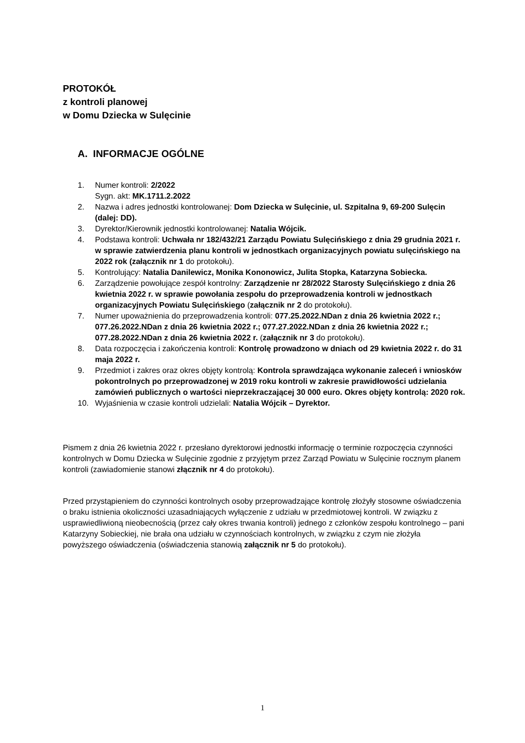PROTOKÓŁ
z kontroli planowej
w Domu Dziecka w Sulęcinie
A. INFORMACJE OGÓLNE
1. Numer kontroli: 2/2022
Sygn. akt: MK.1711.2.2022
2. Nazwa i adres jednostki kontrolowanej: Dom Dziecka w Sulęcinie, ul. Szpitalna 9, 69-200 Sulęcin (dalej: DD).
3. Dyrektor/Kierownik jednostki kontrolowanej: Natalia Wójcik.
4. Podstawa kontroli: Uchwała nr 182/432/21 Zarządu Powiatu Sulęcińskiego z dnia 29 grudnia 2021 r. w sprawie zatwierdzenia planu kontroli w jednostkach organizacyjnych powiatu sulęcińskiego na 2022 rok (załącznik nr 1 do protokołu).
5. Kontrolujący: Natalia Danilewicz, Monika Kononowicz, Julita Stopka, Katarzyna Sobiecka.
6. Zarządzenie powołujące zespół kontrolny: Zarządzenie nr 28/2022 Starosty Sulęcińskiego z dnia 26 kwietnia 2022 r. w sprawie powołania zespołu do przeprowadzenia kontroli w jednostkach organizacyjnych Powiatu Sulęcińskiego (załącznik nr 2 do protokołu).
7. Numer upoważnienia do przeprowadzenia kontroli: 077.25.2022.NDan z dnia 26 kwietnia 2022 r.; 077.26.2022.NDan z dnia 26 kwietnia 2022 r.; 077.27.2022.NDan z dnia 26 kwietnia 2022 r.; 077.28.2022.NDan z dnia 26 kwietnia 2022 r. (załącznik nr 3 do protokołu).
8. Data rozpoczęcia i zakończenia kontroli: Kontrolę prowadzono w dniach od 29 kwietnia 2022 r. do 31 maja 2022 r.
9. Przedmiot i zakres oraz okres objęty kontrolą: Kontrola sprawdzająca wykonanie zaleceń i wniosków pokontrolnych po przeprowadzonej w 2019 roku kontroli w zakresie prawidłowości udzielania zamówień publicznych o wartości nieprzekraczającej 30 000 euro. Okres objęty kontrolą: 2020 rok.
10. Wyjaśnienia w czasie kontroli udzielali: Natalia Wójcik – Dyrektor.
Pismem z dnia 26 kwietnia 2022 r. przesłano dyrektorowi jednostki informację o terminie rozpoczęcia czynności kontrolnych w Domu Dziecka w Sulęcinie zgodnie z przyjętym przez Zarząd Powiatu w Sulęcinie rocznym planem kontroli (zawiadomienie stanowi złącznik nr 4 do protokołu).
Przed przystąpieniem do czynności kontrolnych osoby przeprowadzające kontrolę złożyły stosowne oświadczenia o braku istnienia okoliczności uzasadniających wyłączenie z udziału w przedmiotowej kontroli. W związku z usprawiedliwioną nieobecnością (przez cały okres trwania kontroli) jednego z członków zespołu kontrolnego – pani Katarzyny Sobieckiej, nie brała ona udziału w czynnościach kontrolnych, w związku z czym nie złożyła powyższego oświadczenia (oświadczenia stanowią załącznik nr 5 do protokołu).
1